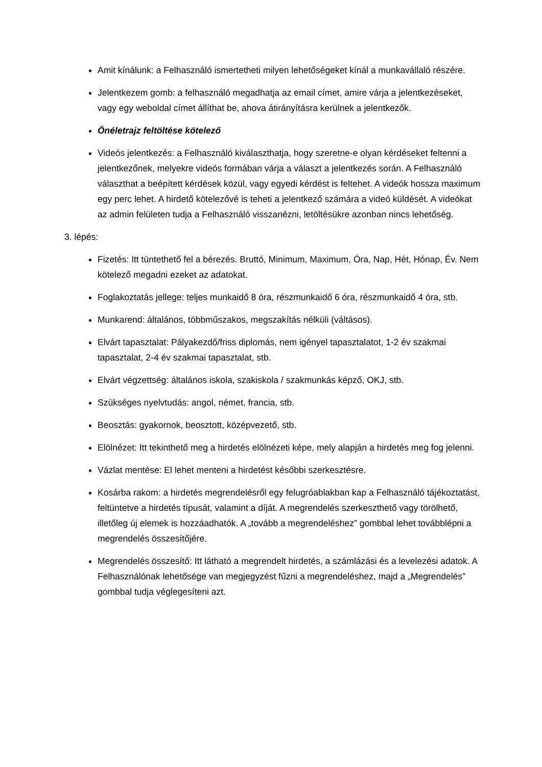Amit kínálunk: a Felhasználó ismertetheti milyen lehetőségeket kínál a munkavállaló részére.
Jelentkezem gomb: a felhasználó megadhatja az email címet, amire várja a jelentkezéseket, vagy egy weboldal címet állíthat be, ahova átirányításra kerülnek a jelentkezők.
Önéletrajz feltöltése kötelező
Videós jelentkezés: a Felhasználó kiválaszthatja, hogy szeretne-e olyan kérdéseket feltenni a jelentkezőnek, melyekre videós formában várja a választ a jelentkezés során. A Felhasználó választhat a beépített kérdések közül, vagy egyedi kérdést is feltehet. A videók hossza maximum egy perc lehet. A hirdető kötelezővé is teheti a jelentkező számára a videó küldését. A videókat az admin felületen tudja a Felhasználó visszanézni, letöltésükre azonban nincs lehetőség.
3. lépés:
Fizetés: Itt tüntethető fel a bérezés. Bruttó, Minimum, Maximum, Óra, Nap, Hét, Hónap, Év. Nem kötelező megadni ezeket az adatokat.
Foglakoztatás jellege: teljes munkaidő 8 óra, részmunkaidő 6 óra, részmunkaidő 4 óra, stb.
Munkarend: általános, többműszakos, megszakítás nélküli (váltásos).
Elvárt tapasztalat: Pályakezdő/friss diplomás, nem igényel tapasztalatot, 1-2 év szakmai tapasztalat, 2-4 év szakmai tapasztalat, stb.
Elvárt végzettség: általános iskola, szakiskola / szakmunkás képző, OKJ, stb.
Szükséges nyelvtudás: angol, német, francia, stb.
Beosztás: gyakornok, beosztott, középvezető, stb.
Elölnézet: Itt tekinthető meg a hirdetés elölnézeti képe, mely alapján a hirdetés meg fog jelenni.
Vázlat mentése: El lehet menteni a hirdetést későbbi szerkesztésre.
Kosárba rakom: a hirdetés megrendelésről egy felugróablakban kap a Felhasználó tájékoztatást, feltüntetve a hirdetés típusát, valamint a díját. A megrendelés szerkeszthető vagy törölhető, illetőleg új elemek is hozzáadhatók. A „tovább a megrendeléshez” gombbal lehet továbblépni a megrendelés összesítőjére.
Megrendelés összesítő: Itt látható a megrendelt hirdetés, a számlázási és a levelezési adatok. A Felhasználónak lehetősége van megjegyzést fűzni a megrendeléshez, majd a „Megrendelés” gombbal tudja véglegesíteni azt.